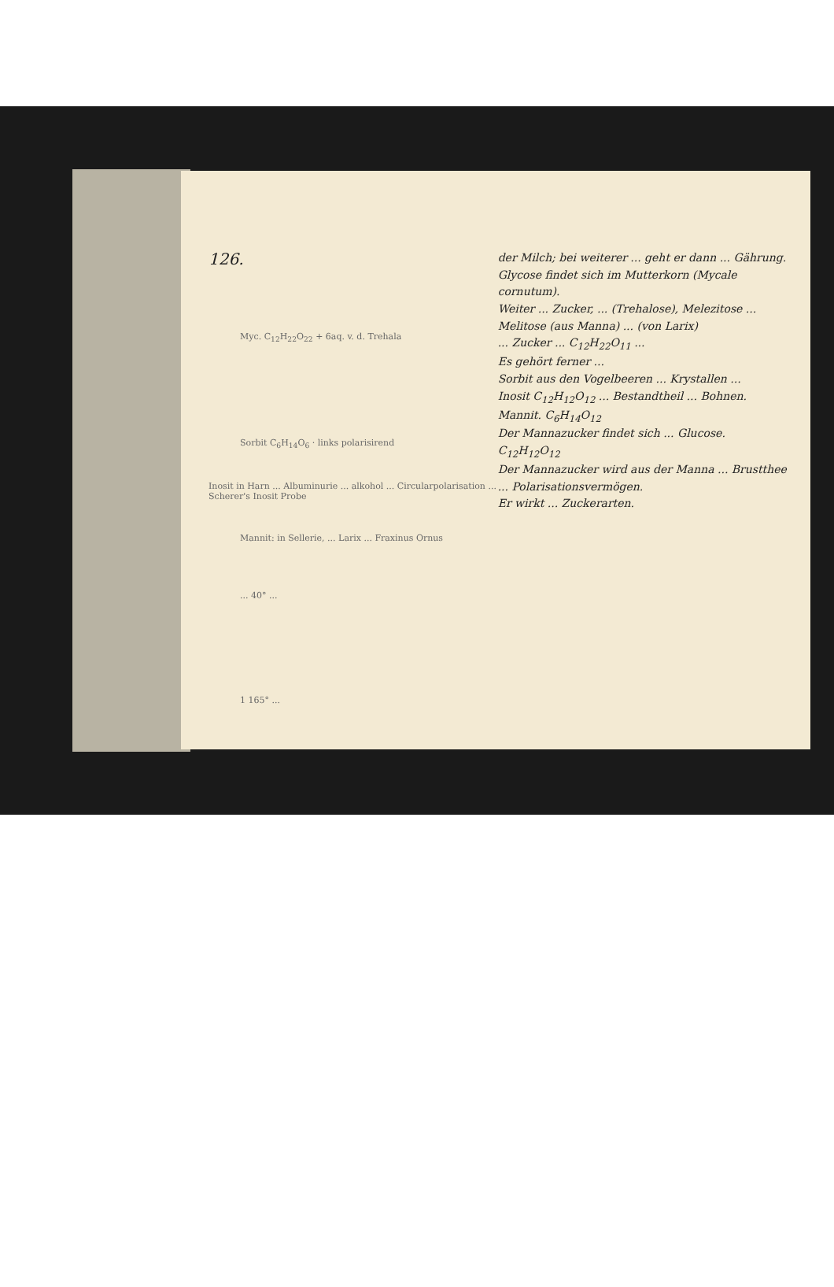126.
Myc. C<sub>12</sub>H<sub>22</sub>O<sub>22</sub> + 6aq. v. d. Trehala
Sorbit C<sub>6</sub>H<sub>14</sub>O<sub>6</sub> · links polarisirend
Inosit in Harn ... Albuminurie ... alkohol ... Circularpolarisation ... Scherer's Inosit Probe
Mannit: in Sellerie, ... Larix ... Fraxinus Ornus
... 40° ...
1 165° ...
der Milch; bei weiterer ... geht er dann ... Gährung.
Glycose findet sich im Mutterkorn (Mycale cornutum).
Weiter ... Zucker, ... (Trehalose), Melezitose ... Melitose (aus Manna) ... (von Larix)
... Zucker ... C<sub>12</sub>H<sub>22</sub>O<sub>11</sub> ...
Es gehört ferner ...
Sorbit aus den Vogelbeeren ... Krystallen ...
Inosit C<sub>12</sub>H<sub>12</sub>O<sub>12</sub> ... Bestandtheil ... Bohnen.
Mannit. C<sub>6</sub>H<sub>14</sub>O<sub>12</sub>
Der Mannazucker findet sich ... Glucose.
C<sub>12</sub>H<sub>12</sub>O<sub>12</sub>
Der Mannazucker wird aus der Manna ... Brustthee ... Polarisationsvermögen.
Er wirkt ... Zuckerarten.